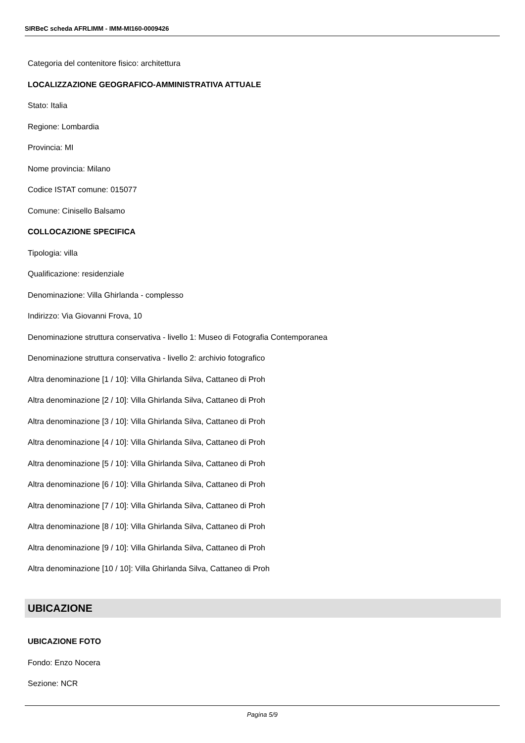SIRBeC scheda AFRLIMM - IMM-MI160-0009426
Categoria del contenitore fisico: architettura
LOCALIZZAZIONE GEOGRAFICO-AMMINISTRATIVA ATTUALE
Stato: Italia
Regione: Lombardia
Provincia: MI
Nome provincia: Milano
Codice ISTAT comune: 015077
Comune: Cinisello Balsamo
COLLOCAZIONE SPECIFICA
Tipologia: villa
Qualificazione: residenziale
Denominazione: Villa Ghirlanda - complesso
Indirizzo: Via Giovanni Frova, 10
Denominazione struttura conservativa - livello 1: Museo di Fotografia Contemporanea
Denominazione struttura conservativa - livello 2: archivio fotografico
Altra denominazione [1 / 10]: Villa Ghirlanda Silva, Cattaneo di Proh
Altra denominazione [2 / 10]: Villa Ghirlanda Silva, Cattaneo di Proh
Altra denominazione [3 / 10]: Villa Ghirlanda Silva, Cattaneo di Proh
Altra denominazione [4 / 10]: Villa Ghirlanda Silva, Cattaneo di Proh
Altra denominazione [5 / 10]: Villa Ghirlanda Silva, Cattaneo di Proh
Altra denominazione [6 / 10]: Villa Ghirlanda Silva, Cattaneo di Proh
Altra denominazione [7 / 10]: Villa Ghirlanda Silva, Cattaneo di Proh
Altra denominazione [8 / 10]: Villa Ghirlanda Silva, Cattaneo di Proh
Altra denominazione [9 / 10]: Villa Ghirlanda Silva, Cattaneo di Proh
Altra denominazione [10 / 10]: Villa Ghirlanda Silva, Cattaneo di Proh
UBICAZIONE
UBICAZIONE FOTO
Fondo: Enzo Nocera
Sezione: NCR
Pagina 5/9